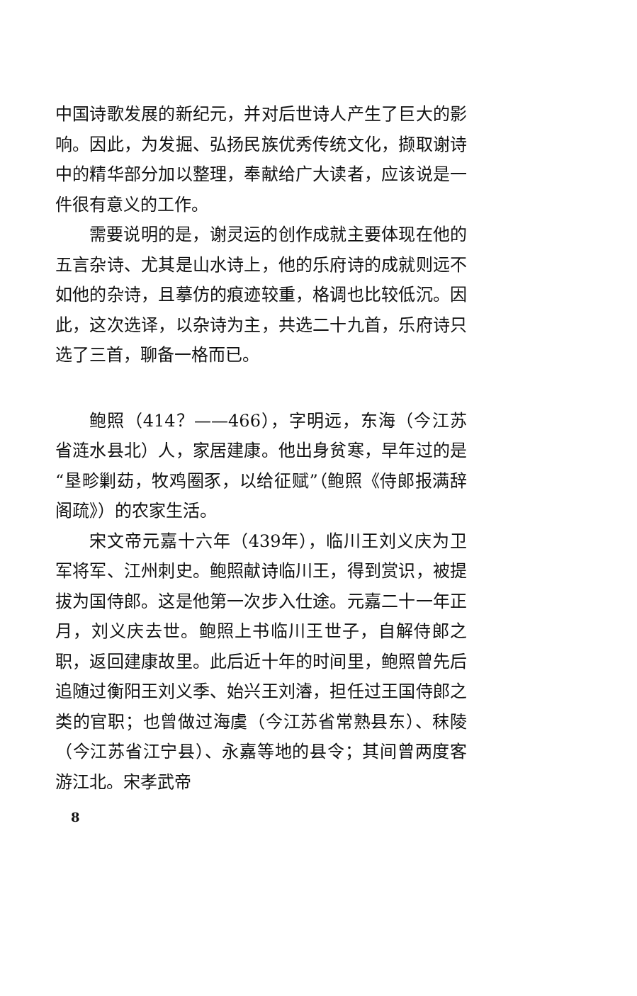中国诗歌发展的新纪元，并对后世诗人产生了巨大的影响。因此，为发掘、弘扬民族优秀传统文化，撷取谢诗中的精华部分加以整理，奉献给广大读者，应该说是一件很有意义的工作。
需要说明的是，谢灵运的创作成就主要体现在他的五言杂诗、尤其是山水诗上，他的乐府诗的成就则远不如他的杂诗，且摹仿的痕迹较重，格调也比较低沉。因此，这次选译，以杂诗为主，共选二十九首，乐府诗只选了三首，聊备一格而已。
鲍照（414？——466），字明远，东海（今江苏省涟水县北）人，家居建康。他出身贫寒，早年过的是“垦畛剿苭，牧鸡圈豕，以给征赋”（鲍照《侍郎报满辞阁疏》）的农家生活。
宋文帝元嘉十六年（439年），临川王刘义庆为卫军将军、江州刺史。鲍照献诗临川王，得到赏识，被提拔为国侍郎。这是他第一次步入仕途。元嘉二十一年正月，刘义庆去世。鲍照上书临川王世子，自解侍郎之职，返回建康故里。此后近十年的时间里，鲍照曾先后追随过衡阳王刘义季、始兴王刘濬，担任过王国侍郎之类的官职；也曾做过海虞（今江苏省常熟县东）、秣陵（今江苏省江宁县）、永嘉等地的县令；其间曾两度客游江北。宋孝武帝
8